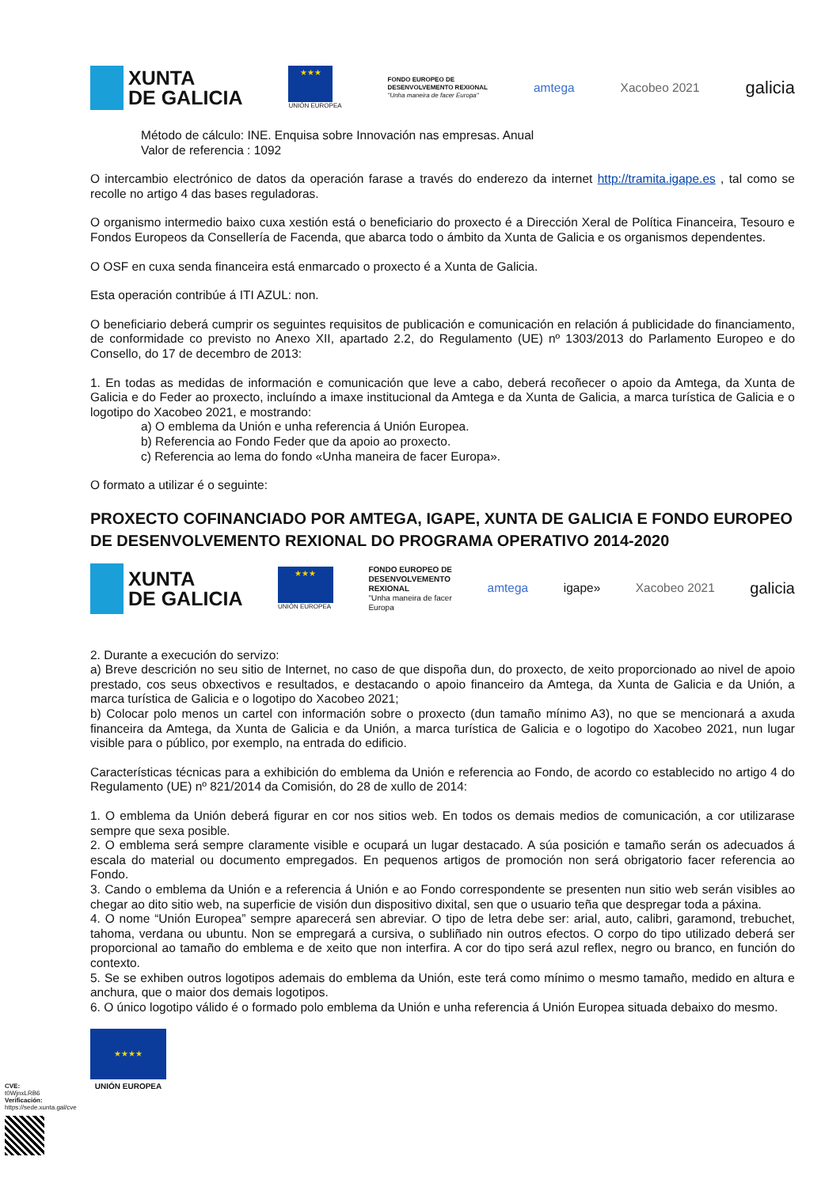XUNTA
DE GALICIA
★★★
UNIÓN EUROPEA
FONDO EUROPEO DE
DESENVOLVEMENTO REXIONAL
"Unha maneira de facer Europa"
amtega Xacobeo 2021
galicia
Método de cálculo: INE. Enquisa sobre Innovación nas empresas. Anual
Valor de referencia : 1092
O intercambio electrónico de datos da operación farase a través do enderezo da internet http://tramita.igape.es , tal como se recolle no artigo 4 das bases reguladoras.
O organismo intermedio baixo cuxa xestión está o beneficiario do proxecto é a Dirección Xeral de Política Financeira, Tesouro e Fondos Europeos da Consellería de Facenda, que abarca todo o ámbito da Xunta de Galicia e os organismos dependentes.
O OSF en cuxa senda financeira está enmarcado o proxecto é a Xunta de Galicia.
Esta operación contribúe á ITI AZUL: non.
O beneficiario deberá cumprir os seguintes requisitos de publicación e comunicación en relación á publicidade do financiamento, de conformidade co previsto no Anexo XII, apartado 2.2, do Regulamento (UE) nº 1303/2013 do Parlamento Europeo e do Consello, do 17 de decembro de 2013:
1. En todas as medidas de información e comunicación que leve a cabo, deberá recoñecer o apoio da Amtega, da Xunta de Galicia e do Feder ao proxecto, incluíndo a imaxe institucional da Amtega e da Xunta de Galicia, a marca turística de Galicia e o logotipo do Xacobeo 2021, e mostrando:
a) O emblema da Unión e unha referencia á Unión Europea.
b) Referencia ao Fondo Feder que da apoio ao proxecto.
c) Referencia ao lema do fondo «Unha maneira de facer Europa».
O formato a utilizar é o seguinte:
PROXECTO COFINANCIADO POR AMTEGA, IGAPE, XUNTA DE GALICIA E FONDO EUROPEO DE DESENVOLVEMENTO REXIONAL DO PROGRAMA OPERATIVO 2014-2020
XUNTA
DE GALICIA
★★★
UNIÓN EUROPEA
FONDO EUROPEO DE
DESENVOLVEMENTO
REXIONAL
"Unha maneira de facer
Europa
amtega igape» Xacobeo 2021
galicia
2. Durante a execución do servizo:
a) Breve descrición no seu sitio de Internet, no caso de que dispoña dun, do proxecto, de xeito proporcionado ao nivel de apoio prestado, cos seus obxectivos e resultados, e destacando o apoio financeiro da Amtega, da Xunta de Galicia e da Unión, a marca turística de Galicia e o logotipo do Xacobeo 2021;
b) Colocar polo menos un cartel con información sobre o proxecto (dun tamaño mínimo A3), no que se mencionará a axuda financeira da Amtega, da Xunta de Galicia e da Unión, a marca turística de Galicia e o logotipo do Xacobeo 2021, nun lugar visible para o público, por exemplo, na entrada do edificio.
Características técnicas para a exhibición do emblema da Unión e referencia ao Fondo, de acordo co establecido no artigo 4 do Regulamento (UE) nº 821/2014 da Comisión, do 28 de xullo de 2014:
1. O emblema da Unión deberá figurar en cor nos sitios web. En todos os demais medios de comunicación, a cor utilizarase sempre que sexa posible.
2. O emblema será sempre claramente visible e ocupará un lugar destacado. A súa posición e tamaño serán os adecuados á escala do material ou documento empregados. En pequenos artigos de promoción non será obrigatorio facer referencia ao Fondo.
3. Cando o emblema da Unión e a referencia á Unión e ao Fondo correspondente se presenten nun sitio web serán visibles ao chegar ao dito sitio web, na superficie de visión dun dispositivo dixital, sen que o usuario teña que despregar toda a páxina.
4. O nome “Unión Europea” sempre aparecerá sen abreviar. O tipo de letra debe ser: arial, auto, calibri, garamond, trebuchet, tahoma, verdana ou ubuntu. Non se empregará a cursiva, o subliñado nin outros efectos. O corpo do tipo utilizado deberá ser proporcional ao tamaño do emblema e de xeito que non interfira. A cor do tipo será azul reflex, negro ou branco, en función do contexto.
5. Se se exhiben outros logotipos ademais do emblema da Unión, este terá como mínimo o mesmo tamaño, medido en altura e anchura, que o maior dos demais logotipos.
6. O único logotipo válido é o formado polo emblema da Unión e unha referencia á Unión Europea situada debaixo do mesmo.
★★★★
UNIÓN EUROPEA
CVE: t0WjnxLRB6
Verificación: https://sede.xunta.gal/cve